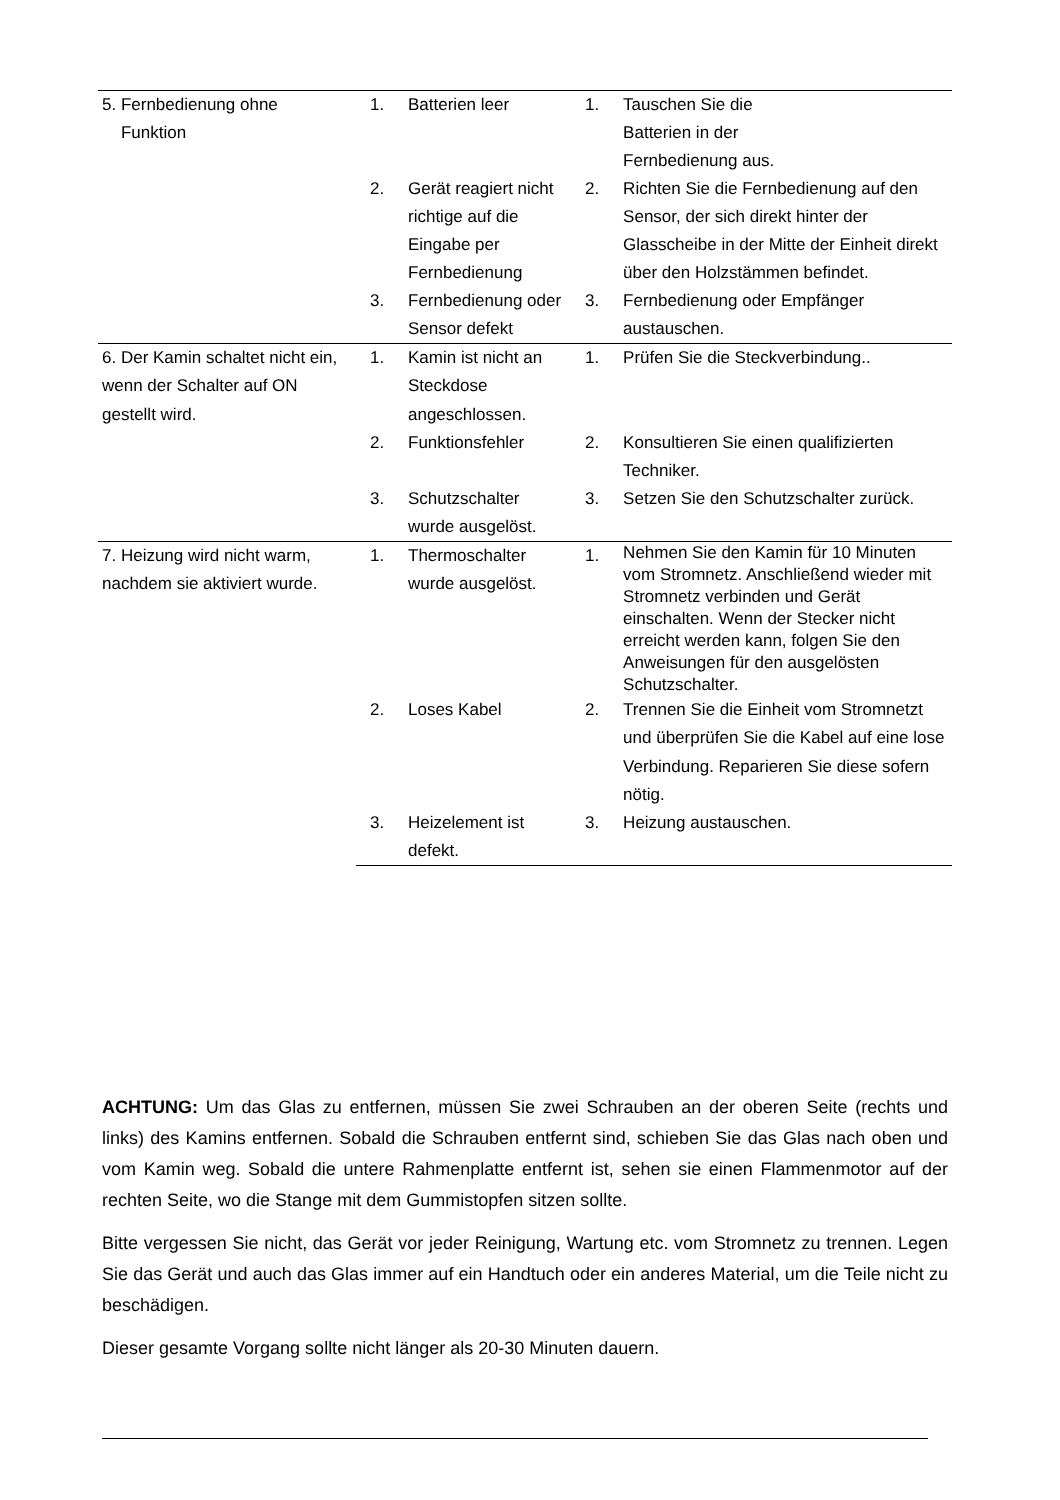| 5. Fernbedienung ohne Funktion | 1. | Batterien leer | 1. | Tauschen Sie die Batterien in der Fernbedienung aus. |
| | 2. | Gerät reagiert nicht richtige auf die Eingabe per Fernbedienung | 2. | Richten Sie die Fernbedienung auf den Sensor, der sich direkt hinter der Glasscheibe in der Mitte der Einheit direkt über den Holzstämmen befindet. |
| | 3. | Fernbedienung oder Sensor defekt | 3. | Fernbedienung oder Empfänger austauschen. |
| 6. Der Kamin schaltet nicht ein, wenn der Schalter auf ON gestellt wird. | 1. | Kamin ist nicht an Steckdose angeschlossen. | 1. | Prüfen Sie die Steckverbindung.. |
| | 2. | Funktionsfehler | 2. | Konsultieren Sie einen qualifizierten Techniker. |
| | 3. | Schutzschalter wurde ausgelöst. | 3. | Setzen Sie den Schutzschalter zurück. |
| 7. Heizung wird nicht warm, nachdem sie aktiviert wurde. | 1. | Thermoschalter wurde ausgelöst. | 1. | Nehmen Sie den Kamin für 10 Minuten vom Stromnetz. Anschließend wieder mit Stromnetz verbinden und Gerät einschalten. Wenn der Stecker nicht erreicht werden kann, folgen Sie den Anweisungen für den ausgelösten Schutzschalter. |
| | 2. | Loses Kabel | 2. | Trennen Sie die Einheit vom Stromnetzt und überprüfen Sie die Kabel auf eine lose Verbindung. Reparieren Sie diese sofern nötig. |
| | 3. | Heizelement ist defekt. | 3. | Heizung austauschen. |
ACHTUNG: Um das Glas zu entfernen, müssen Sie zwei Schrauben an der oberen Seite (rechts und links) des Kamins entfernen. Sobald die Schrauben entfernt sind, schieben Sie das Glas nach oben und vom Kamin weg. Sobald die untere Rahmenplatte entfernt ist, sehen sie einen Flammenmotor auf der rechten Seite, wo die Stange mit dem Gummistopfen sitzen sollte.
Bitte vergessen Sie nicht, das Gerät vor jeder Reinigung, Wartung etc. vom Stromnetz zu trennen. Legen Sie das Gerät und auch das Glas immer auf ein Handtuch oder ein anderes Material, um die Teile nicht zu beschädigen.
Dieser gesamte Vorgang sollte nicht länger als 20-30 Minuten dauern.